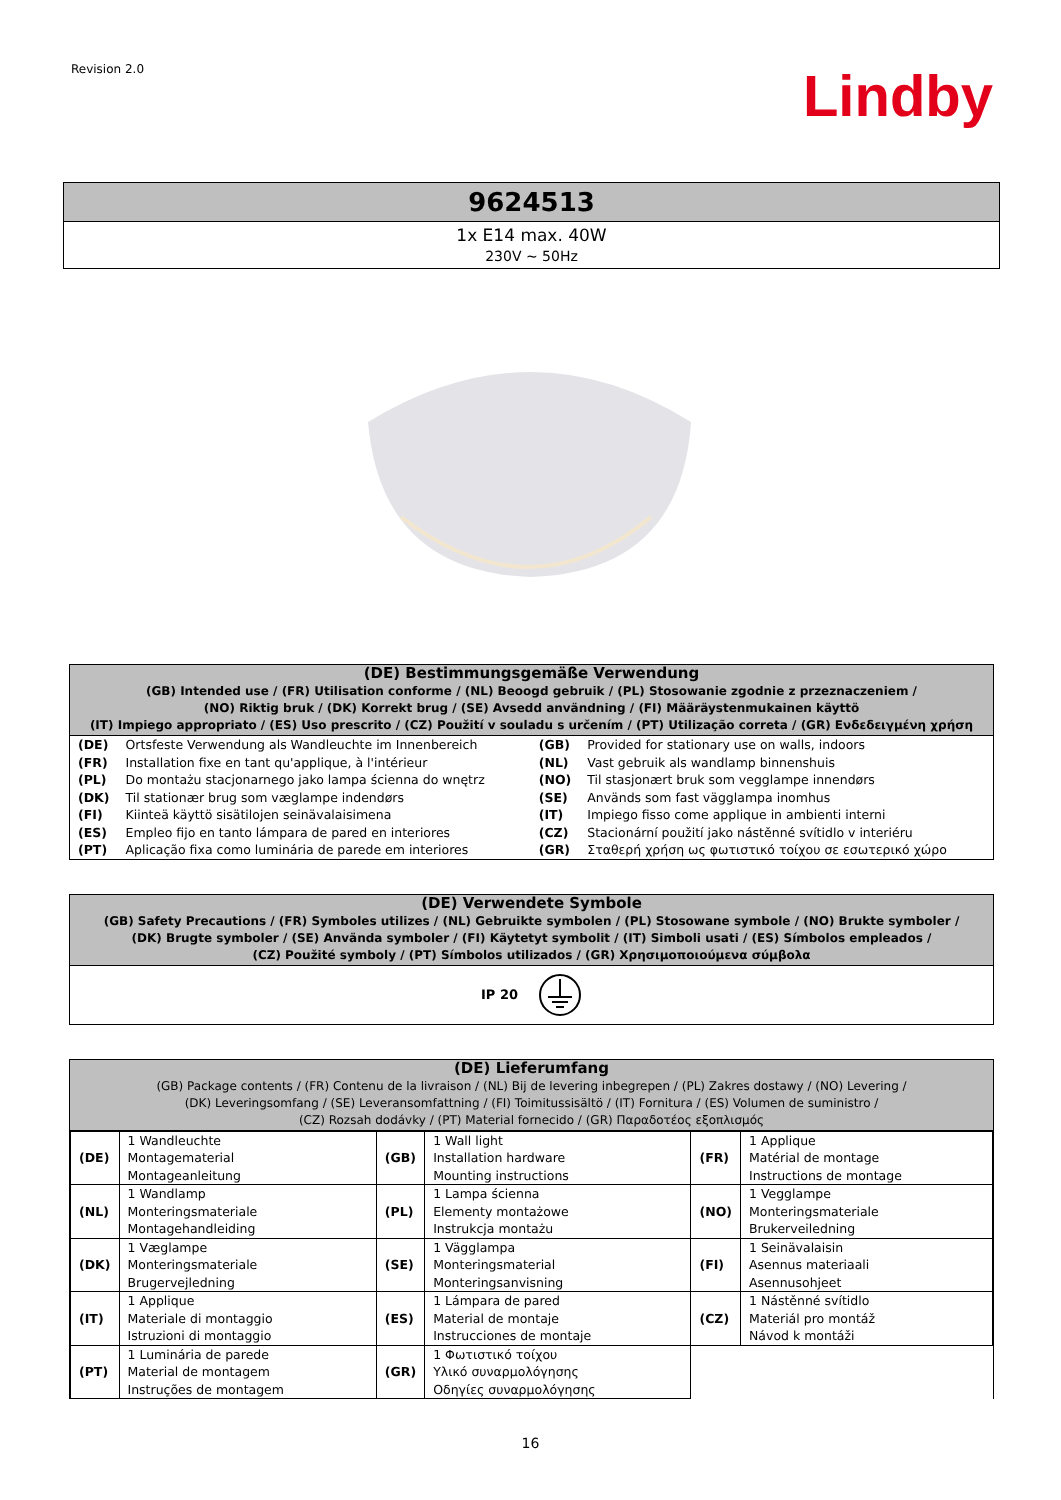Revision 2.0
Lindby
9624513
1x E14 max. 40W
230V ~ 50Hz
(DE) Bestimmungsgemäße Verwendung
(GB) Intended use / (FR) Utilisation conforme / (NL) Beoogd gebruik / (PL) Stosowanie zgodnie z przeznaczeniem /
(NO) Riktig bruk / (DK) Korrekt brug / (SE) Avsedd användning / (FI) Määräystenmukainen käyttö
(IT) Impiego appropriato / (ES) Uso prescrito / (CZ) Použití v souladu s určením / (PT) Utilização correta / (GR) Ενδεδειγμένη χρήση
| (DE) | Ortsfeste Verwendung als Wandleuchte im Innenbereich | (GB) | Provided for stationary use on walls, indoors |
| (FR) | Installation fixe en tant qu'applique, à l'intérieur | (NL) | Vast gebruik als wandlamp binnenshuis |
| (PL) | Do montażu stacjonarnego jako lampa ścienna do wnętrz | (NO) | Til stasjonært bruk som vegglampe innendørs |
| (DK) | Til stationær brug som væglampe indendørs | (SE) | Används som fast vägglampa inomhus |
| (FI) | Kiinteä käyttö sisätilojen seinävalaisimena | (IT) | Impiego fisso come applique in ambienti interni |
| (ES) | Empleo fijo en tanto lámpara de pared en interiores | (CZ) | Stacionární použití jako nástěnné svítidlo v interiéru |
| (PT) | Aplicação fixa como luminária de parede em interiores | (GR) | Σταθερή χρήση ως φωτιστικό τοίχου σε εσωτερικό χώρο |
(DE) Verwendete Symbole
(GB) Safety Precautions / (FR) Symboles utilizes / (NL) Gebruikte symbolen / (PL) Stosowane symbole / (NO) Brukte symboler /
(DK) Brugte symboler / (SE) Använda symboler / (FI) Käytetyt symbolit / (IT) Simboli usati / (ES) Símbolos empleados /
(CZ) Použité symboly / (PT) Símbolos utilizados / (GR) Χρησιμοποιούμενα σύμβολα
IP 20
(DE) Lieferumfang
(GB) Package contents / (FR) Contenu de la livraison / (NL) Bij de levering inbegrepen / (PL) Zakres dostawy / (NO) Levering /
(DK) Leveringsomfang / (SE) Leveransomfattning / (FI) Toimitussisältö / (IT) Fornitura / (ES) Volumen de suministro /
(CZ) Rozsah dodávky / (PT) Material fornecido / (GR) Παραδοτέος εξοπλισμός
| (DE) | 1 Wandleuchte Montagematerial Montageanleitung | (GB) | 1 Wall light Installation hardware Mounting instructions | (FR) | 1 Applique Matérial de montage Instructions de montage |
| (NL) | 1 Wandlamp Monteringsmateriale Montagehandleiding | (PL) | 1 Lampa ścienna Elementy montażowe Instrukcja montażu | (NO) | 1 Vegglampe Monteringsmateriale Brukerveiledning |
| (DK) | 1 Væglampe Monteringsmateriale Brugervejledning | (SE) | 1 Vägglampa Monteringsmaterial Monteringsanvisning | (FI) | 1 Seinävalaisin Asennus materiaali Asennusohjeet |
| (IT) | 1 Applique Materiale di montaggio Istruzioni di montaggio | (ES) | 1 Lámpara de pared Material de montaje Instrucciones de montaje | (CZ) | 1 Nástěnné svítidlo Materiál pro montáž Návod k montáži |
| (PT) | 1 Luminária de parede Material de montagem Instruções de montagem | (GR) | 1 Φωτιστικό τοίχου Υλικό συναρμολόγησης Οδηγίες συναρμολόγησης | | |
16